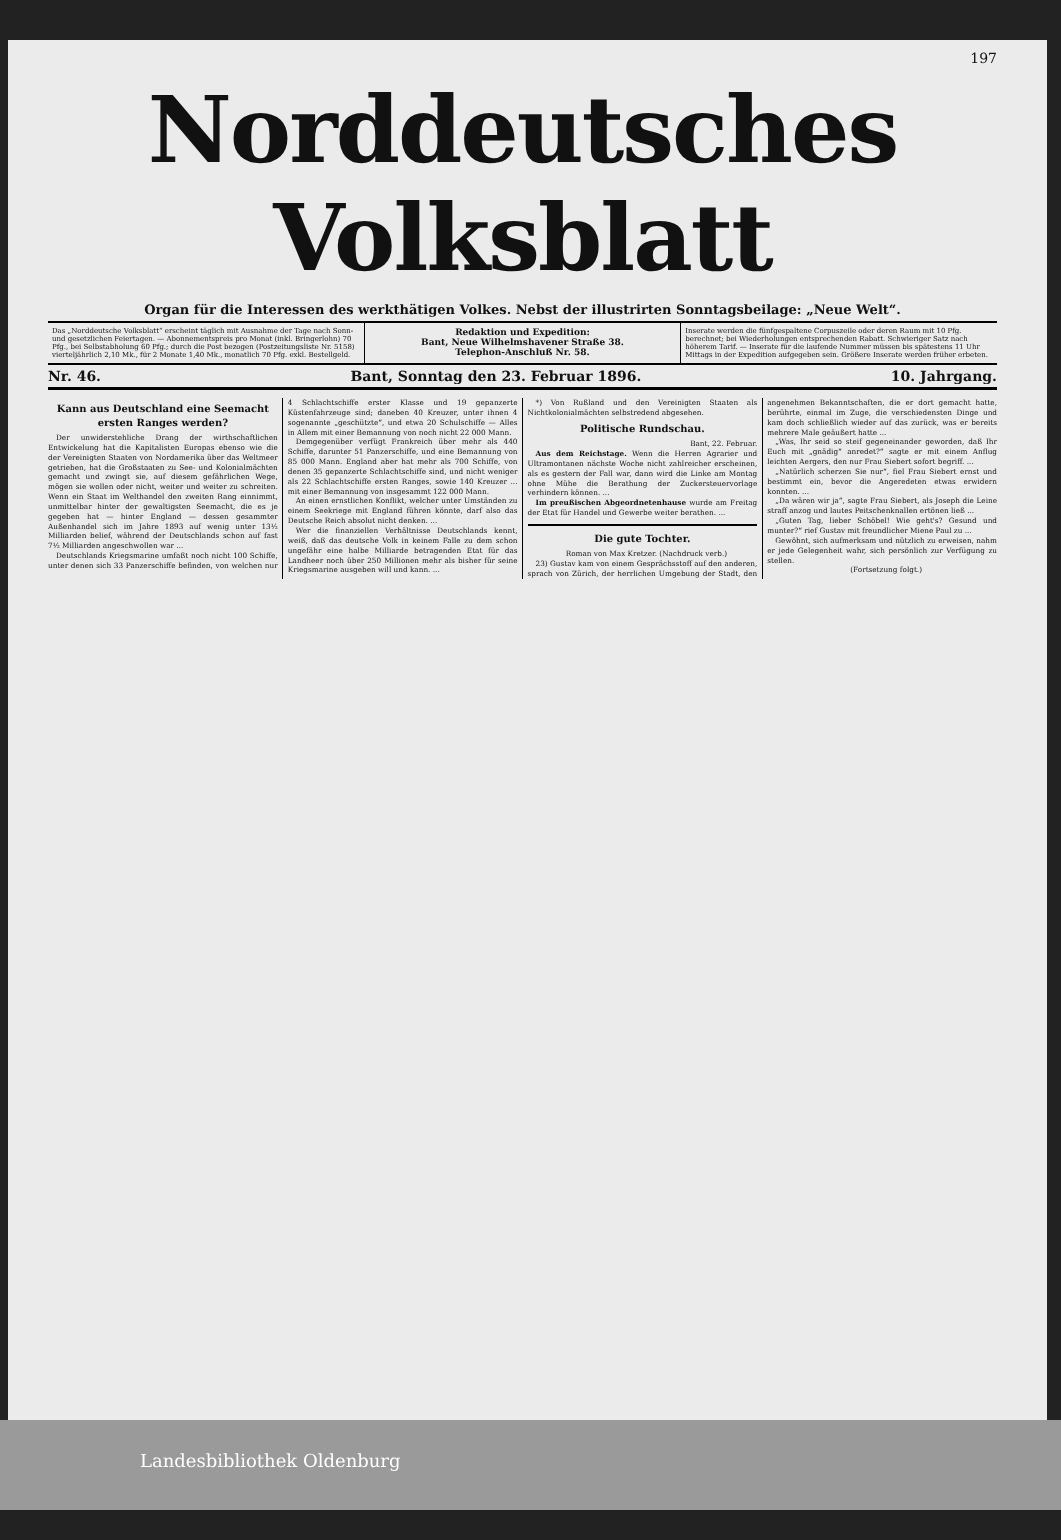197
Norddeutsches Volksblatt
Organ für die Interessen des werkthätigen Volkes. Nebst der illustrirten Sonntagsbeilage: „Neue Welt“.
Das „Norddeutsche Volksblatt“ erscheint täglich mit Ausnahme der Tage nach Sonn- und gesetzlichen Feiertagen. — Abonnementspreis pro Monat (inkl. Bringerlohn) 70 Pfg., bei Selbstabholung 60 Pfg.; durch die Post bezogen (Postzeitungsliste Nr. 5158) vierteljährlich 2,10 Mk., für 2 Monate 1,40 Mk., monatlich 70 Pfg. exkl. Bestellgeld.
Redaktion und Expedition:
Bant, Neue Wilhelmshavener Straße 38.
Telephon-Anschluß Nr. 58.
Inserate werden die fünfgespaltene Corpuszeile oder deren Raum mit 10 Pfg. berechnet; bei Wiederholungen entsprechenden Rabatt. Schwieriger Satz nach höherem Tarif. — Inserate für die laufende Nummer müssen bis spätestens 11 Uhr Mittags in der Expedition aufgegeben sein. Größere Inserate werden früher erbeten.
Nr. 46. Bant, Sonntag den 23. Februar 1896. 10. Jahrgang.
Kann aus Deutschland eine Seemacht ersten Ranges werden?
Der unwiderstehliche Drang der wirthschaftlichen Entwickelung hat die Kapitalisten Europas ebenso wie die der Vereinigten Staaten von Nordamerika über das Weltmeer getrieben, hat die Großstaaten zu See- und Kolonialmächten gemacht und zwingt sie, auf diesem gefährlichen Wege, mögen sie wollen oder nicht, weiter und weiter zu schreiten. Wenn ein Staat im Welthandel den zweiten Rang einnimmt, unmittelbar hinter der gewaltigsten Seemacht, die es je gegeben hat — hinter England — dessen gesammter Außenhandel sich im Jahre 1893 auf wenig unter 13½ Milliarden belief, während der Deutschlands schon auf fast 7½ Milliarden angeschwollen war ...
Deutschlands Kriegsmarine umfaßt noch nicht 100 Schiffe, unter denen sich 33 Panzerschiffe befinden, von welchen nur 4 Schlachtschiffe erster Klasse und 19 gepanzerte Küstenfahrzeuge sind; daneben 40 Kreuzer, unter ihnen 4 sogenannte „geschützte“, und etwa 20 Schulschiffe — Alles in Allem mit einer Bemannung von noch nicht 22 000 Mann.
Demgegenüber verfügt Frankreich über mehr als 440 Schiffe, darunter 51 Panzerschiffe, und eine Bemannung von 85 000 Mann. England aber hat mehr als 700 Schiffe, von denen 35 gepanzerte Schlachtschiffe sind, und nicht weniger als 22 Schlachtschiffe ersten Ranges, sowie 140 Kreuzer ... mit einer Bemannung von insgesammt 122 000 Mann.
An einen ernstlichen Konflikt, welcher unter Umständen zu einem Seekriege mit England führen könnte, darf also das Deutsche Reich absolut nicht denken. ...
Wer die finanziellen Verhältnisse Deutschlands kennt, weiß, daß das deutsche Volk in keinem Falle zu dem schon ungefähr eine halbe Milliarde betragenden Etat für das Landheer noch über 250 Millionen mehr als bisher für seine Kriegsmarine ausgeben will und kann. ...
*) Von Rußland und den Vereinigten Staaten als Nichtkolonialmächten selbstredend abgesehen.
Politische Rundschau.
Bant, 22. Februar.
Aus dem Reichstage. Wenn die Herren Agrarier und Ultramontanen nächste Woche nicht zahlreicher erscheinen, als es gestern der Fall war, dann wird die Linke am Montag ohne Mühe die Berathung der Zuckersteuervorlage verhindern können. ...
Im preußischen Abgeordnetenhause wurde am Freitag der Etat für Handel und Gewerbe weiter berathen. ...
Die gute Tochter.
Roman von Max Kretzer. (Nachdruck verb.)
23) Gustav kam von einem Gesprächsstoff auf den anderen, sprach von Zürich, der herrlichen Umgebung der Stadt, den angenehmen Bekanntschaften, die er dort gemacht hatte, berührte, einmal im Zuge, die verschiedensten Dinge und kam doch schließlich wieder auf das zurück, was er bereits mehrere Male geäußert hatte ...
„Was, Ihr seid so steif gegeneinander geworden, daß Ihr Euch mit „gnädig“ anredet?“ sagte er mit einem Anflug leichten Aergers, den nur Frau Siebert sofort begriff. ...
„Natürlich scherzen Sie nur“, fiel Frau Siebert ernst und bestimmt ein, bevor die Angeredeten etwas erwidern konnten. ...
„Da wären wir ja“, sagte Frau Siebert, als Joseph die Leine straff anzog und lautes Peitschenknallen ertönen ließ ...
„Guten Tag, lieber Schöbel! Wie geht's? Gesund und munter?“ rief Gustav mit freundlicher Miene Paul zu ...
Gewöhnt, sich aufmerksam und nützlich zu erweisen, nahm er jede Gelegenheit wahr, sich persönlich zur Verfügung zu stellen.
(Fortsetzung folgt.)
Landesbibliothek Oldenburg